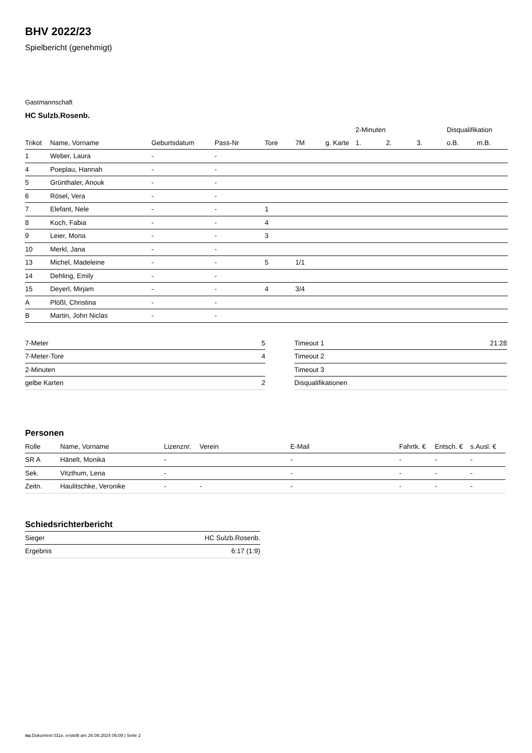BHV 2022/23
Spielbericht (genehmigt)
Gastmannschaft
HC Sulzb.Rosenb.
| | | | | | | | 2-Minuten | | | Disqualifikation | |
| --- | --- | --- | --- | --- | --- | --- | --- | --- | --- | --- | --- |
| Trikot | Name, Vorname | Geburtsdatum | Pass-Nr | Tore | 7M | g. Karte | 1. | 2. | 3. | o.B. | m.B. |
| 1 | Weber, Laura | - | - | | | | | | | | |
| 4 | Poeplau, Hannah | - | - | | | | | | | | |
| 5 | Grünthaler, Anouk | - | - | | | | | | | | |
| 6 | Rösel, Vera | - | - | | | | | | | | |
| 7 | Elefant, Nele | - | - | 1 | | | | | | | |
| 8 | Koch, Fabia | - | - | 4 | | | | | | | |
| 9 | Leier, Mona | - | - | 3 | | | | | | | |
| 10 | Merkl, Jana | - | - | | | | | | | | |
| 13 | Michel, Madeleine | - | - | 5 | 1/1 | | | | | | |
| 14 | Dehling, Emily | - | - | | | | | | | | |
| 15 | Deyerl, Mirjam | - | - | 4 | 3/4 | | | | | | |
| A | Plößl, Christina | - | - | | | | | | | | |
| B | Martin, John Niclas | - | - | | | | | | | | |
| 7-Meter | 5 |
| 7-Meter-Tore | 4 |
| 2-Minuten | |
| gelbe Karten | 2 |
| Timeout 1 | 21:28 |
| Timeout 2 | |
| Timeout 3 | |
| Disqualifikationen | |
Personen
| Rolle | Name, Vorname | Lizenznr. | Verein | E-Mail | Fahrtk. € | Entsch. € | s.Ausl. € |
| --- | --- | --- | --- | --- | --- | --- | --- |
| SR A | Hänelt, Monika | - | | - | - | - | - |
| Sek. | Vitzthum, Lena | - | | - | - | - | - |
| Zeitn. | Haulitschke, Veronike | - | - | - | - | - | - |
Schiedsrichterbericht
| Sieger | HC Sulzb.Rosenb. |
| Ergebnis | 6:17 (1:9) |
nu.Dokument 011e, erstellt am 26.09.2024 06:09 | Seite 2